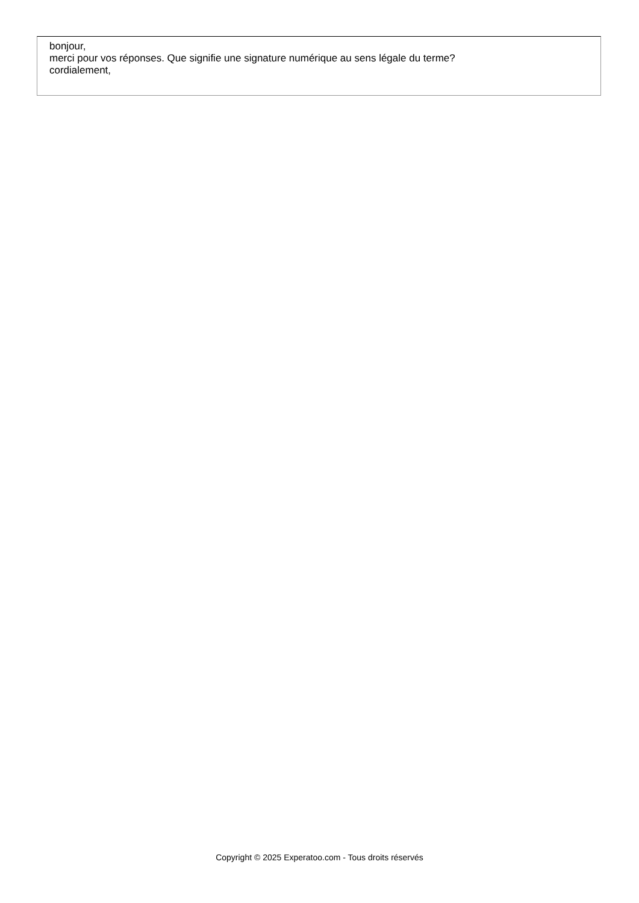bonjour,
merci pour vos réponses. Que signifie une signature numérique au sens légale du terme?
cordialement,
Copyright © 2025 Experatoo.com - Tous droits réservés